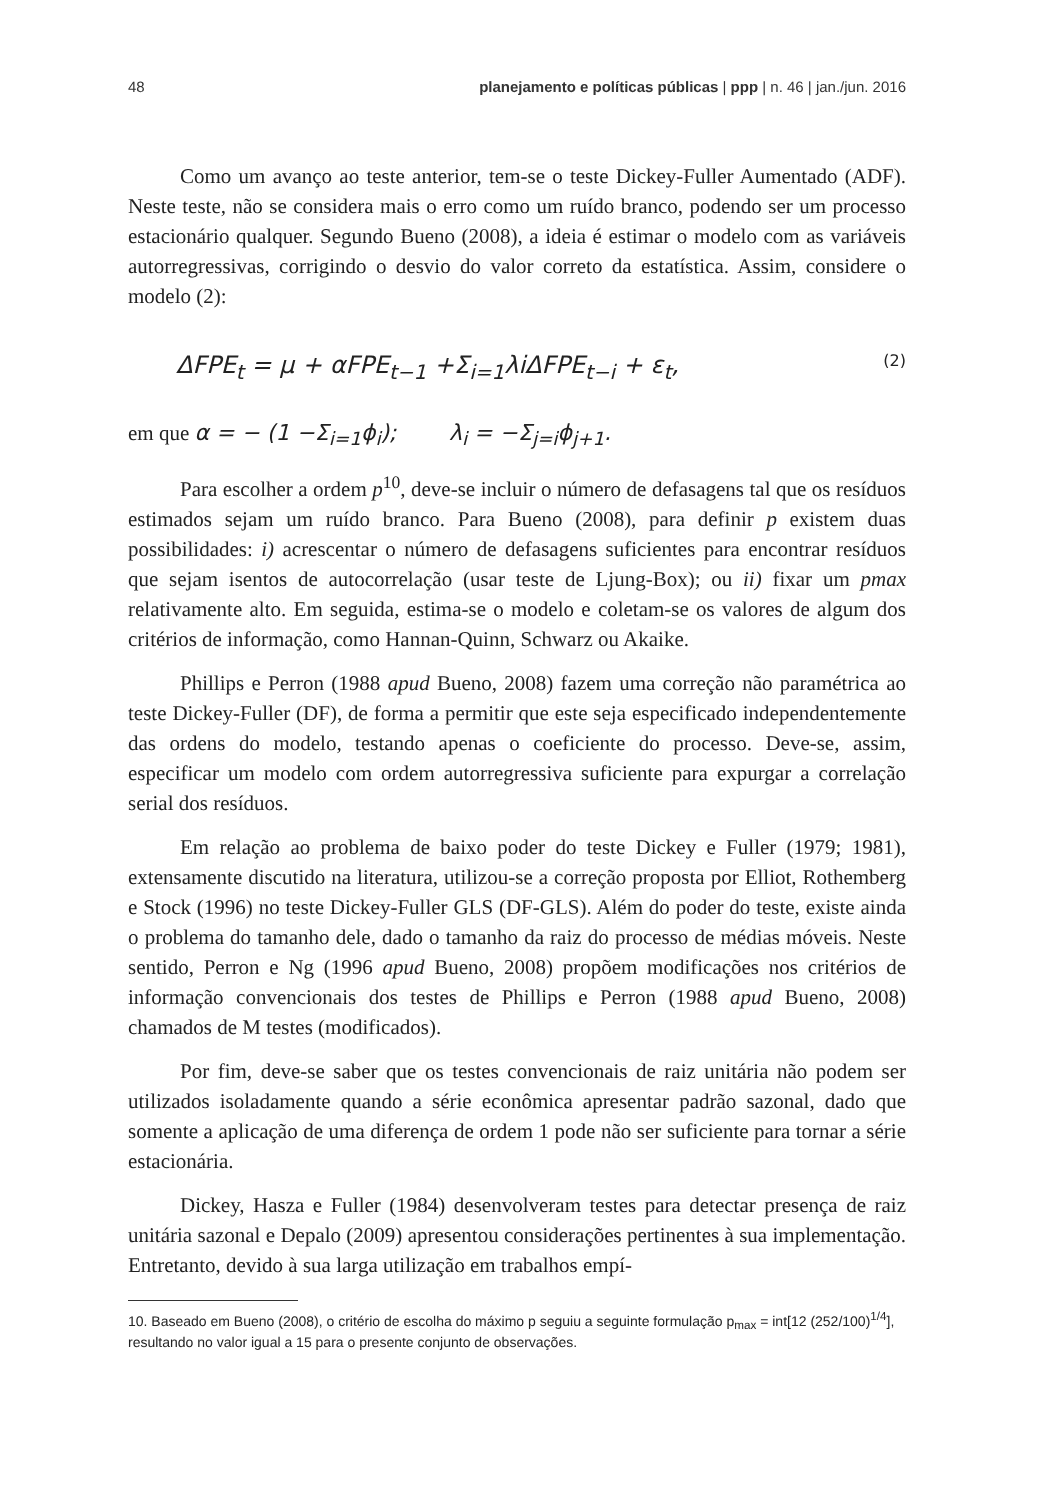48 planejamento e políticas públicas | ppp | n. 46 | jan./jun. 2016
Como um avanço ao teste anterior, tem-se o teste Dickey-Fuller Aumentado (ADF). Neste teste, não se considera mais o erro como um ruído branco, podendo ser um processo estacionário qualquer. Segundo Bueno (2008), a ideia é estimar o modelo com as variáveis autorregressivas, corrigindo o desvio do valor correto da estatística. Assim, considere o modelo (2):
ΔFPE<sub>t</sub> = μ + αFPE<sub>t−1</sub> +Σ<sub>i=1</sub>λiΔFPE<sub>t−i</sub> + ε<sub>t</sub>, (2)
em que α = − (1 −Σ<sub>i=1</sub>ϕ<sub>i</sub>); λ<sub>i</sub> = −Σ<sub>j=i</sub>ϕ<sub>j+1</sub>.
Para escolher a ordem p<sup>10</sup>, deve-se incluir o número de defasagens tal que os resíduos estimados sejam um ruído branco. Para Bueno (2008), para definir p existem duas possibilidades: i) acrescentar o número de defasagens suficientes para encontrar resíduos que sejam isentos de autocorrelação (usar teste de Ljung-Box); ou ii) fixar um pmax relativamente alto. Em seguida, estima-se o modelo e coletam-se os valores de algum dos critérios de informação, como Hannan-Quinn, Schwarz ou Akaike.
Phillips e Perron (1988 apud Bueno, 2008) fazem uma correção não paramétrica ao teste Dickey-Fuller (DF), de forma a permitir que este seja especificado independentemente das ordens do modelo, testando apenas o coeficiente do processo. Deve-se, assim, especificar um modelo com ordem autorregressiva suficiente para expurgar a correlação serial dos resíduos.
Em relação ao problema de baixo poder do teste Dickey e Fuller (1979; 1981), extensamente discutido na literatura, utilizou-se a correção proposta por Elliot, Rothemberg e Stock (1996) no teste Dickey-Fuller GLS (DF-GLS). Além do poder do teste, existe ainda o problema do tamanho dele, dado o tamanho da raiz do processo de médias móveis. Neste sentido, Perron e Ng (1996 apud Bueno, 2008) propõem modificações nos critérios de informação convencionais dos testes de Phillips e Perron (1988 apud Bueno, 2008) chamados de M testes (modificados).
Por fim, deve-se saber que os testes convencionais de raiz unitária não podem ser utilizados isoladamente quando a série econômica apresentar padrão sazonal, dado que somente a aplicação de uma diferença de ordem 1 pode não ser suficiente para tornar a série estacionária.
Dickey, Hasza e Fuller (1984) desenvolveram testes para detectar presença de raiz unitária sazonal e Depalo (2009) apresentou considerações pertinentes à sua implementação. Entretanto, devido à sua larga utilização em trabalhos empí-
10. Baseado em Bueno (2008), o critério de escolha do máximo p seguiu a seguinte formulação p<sub>max</sub> = int[12 (252/100)<sup>1/4</sup>], resultando no valor igual a 15 para o presente conjunto de observações.